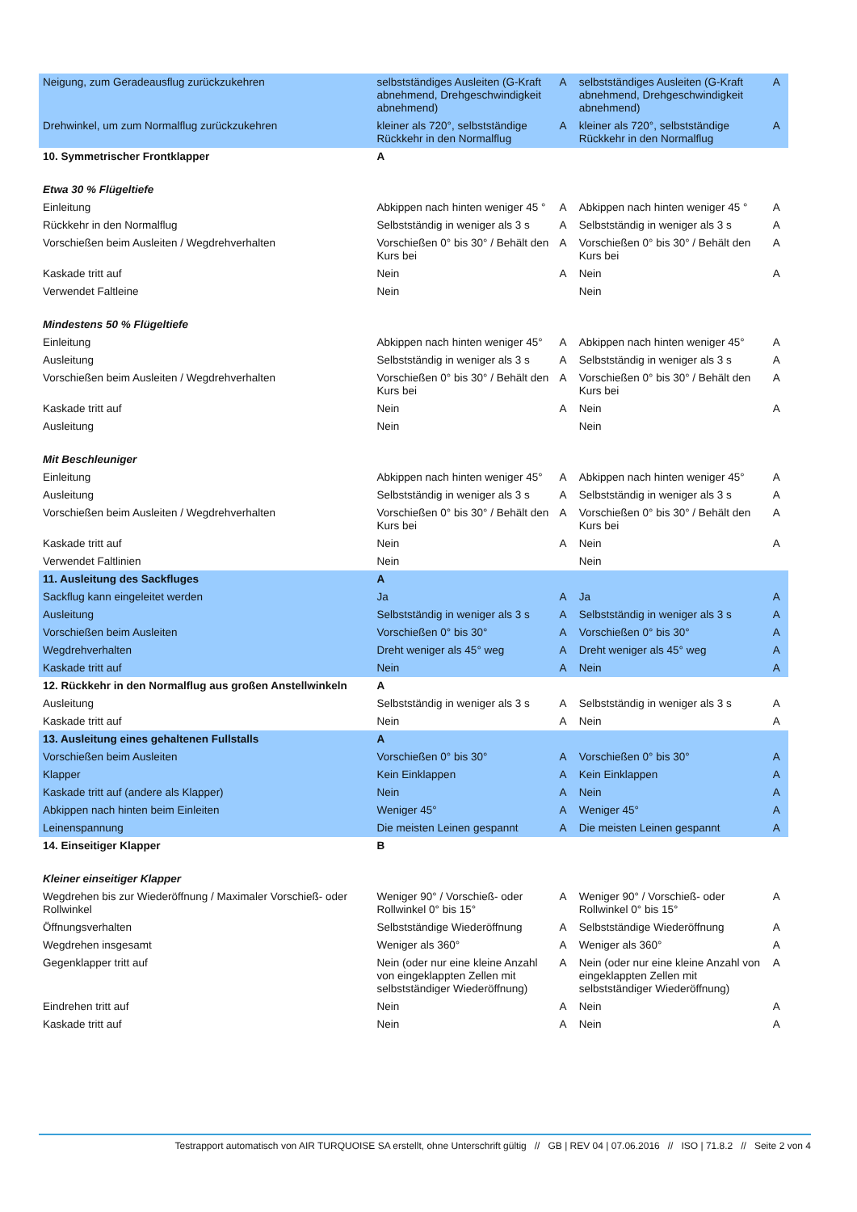| Neigung, zum Geradeausflug zurückzukehren | selbstständiges Ausleiten (G-Kraft abnehmend, Drehgeschwindigkeit abnehmend) | A | selbstständiges Ausleiten (G-Kraft abnehmend, Drehgeschwindigkeit abnehmend) | A |
| Drehwinkel, um zum Normalflug zurückzukehren | kleiner als 720°, selbstständige Rückkehr in den Normalflug | A | kleiner als 720°, selbstständige Rückkehr in den Normalflug | A |
| 10. Symmetrischer Frontklapper | A | | | |
| Etwa 30 % Flügeltiefe | | | | |
| Einleitung | Abkippen nach hinten weniger 45 ° | A | Abkippen nach hinten weniger 45 ° | A |
| Rückkehr in den Normalflug | Selbstständig in weniger als 3 s | A | Selbstständig in weniger als 3 s | A |
| Vorschießen beim Ausleiten / Wegdrehverhalten | Vorschießen 0° bis 30° / Behält den Kurs bei | A | Vorschießen 0° bis 30° / Behält den Kurs bei | A |
| Kaskade tritt auf | Nein | A | Nein | A |
| Verwendet Faltleine | Nein | | Nein | |
| Mindestens 50 % Flügeltiefe | | | | |
| Einleitung | Abkippen nach hinten weniger 45° | A | Abkippen nach hinten weniger 45° | A |
| Ausleitung | Selbstständig in weniger als 3 s | A | Selbstständig in weniger als 3 s | A |
| Vorschießen beim Ausleiten / Wegdrehverhalten | Vorschießen 0° bis 30° / Behält den Kurs bei | A | Vorschießen 0° bis 30° / Behält den Kurs bei | A |
| Kaskade tritt auf | Nein | A | Nein | A |
| Ausleitung | Nein | | Nein | |
| Mit Beschleuniger | | | | |
| Einleitung | Abkippen nach hinten weniger 45° | A | Abkippen nach hinten weniger 45° | A |
| Ausleitung | Selbstständig in weniger als 3 s | A | Selbstständig in weniger als 3 s | A |
| Vorschießen beim Ausleiten / Wegdrehverhalten | Vorschießen 0° bis 30° / Behält den Kurs bei | A | Vorschießen 0° bis 30° / Behält den Kurs bei | A |
| Kaskade tritt auf | Nein | A | Nein | A |
| Verwendet Faltlinien | Nein | | Nein | |
| 11. Ausleitung des Sackfluges | A | | | |
| Sackflug kann eingeleitet werden | Ja | A | Ja | A |
| Ausleitung | Selbstständig in weniger als 3 s | A | Selbstständig in weniger als 3 s | A |
| Vorschießen beim Ausleiten | Vorschießen 0° bis 30° | A | Vorschießen 0° bis 30° | A |
| Wegdrehverhalten | Dreht weniger als 45° weg | A | Dreht weniger als 45° weg | A |
| Kaskade tritt auf | Nein | A | Nein | A |
| 12. Rückkehr in den Normalflug aus großen Anstellwinkeln | A | | | |
| Ausleitung | Selbstständig in weniger als 3 s | A | Selbstständig in weniger als 3 s | A |
| Kaskade tritt auf | Nein | A | Nein | A |
| 13. Ausleitung eines gehaltenen Fullstalls | A | | | |
| Vorschießen beim Ausleiten | Vorschießen 0° bis 30° | A | Vorschießen 0° bis 30° | A |
| Klapper | Kein Einklappen | A | Kein Einklappen | A |
| Kaskade tritt auf (andere als Klapper) | Nein | A | Nein | A |
| Abkippen nach hinten beim Einleiten | Weniger 45° | A | Weniger 45° | A |
| Leinenspannung | Die meisten Leinen gespannt | A | Die meisten Leinen gespannt | A |
| 14. Einseitiger Klapper | B | | | |
| Kleiner einseitiger Klapper | | | | |
| Wegdrehen bis zur Wiederöffnung / Maximaler Vorschieß- oder Rollwinkel | Weniger 90° / Vorschieß- oder Rollwinkel 0° bis 15° | A | Weniger 90° / Vorschieß- oder Rollwinkel 0° bis 15° | A |
| Öffnungsverhalten | Selbstständige Wiederöffnung | A | Selbstständige Wiederöffnung | A |
| Wegdrehen insgesamt | Weniger als 360° | A | Weniger als 360° | A |
| Gegenklapper tritt auf | Nein (oder nur eine kleine Anzahl von eingeklappten Zellen mit selbstständiger Wiederöffnung) | A | Nein (oder nur eine kleine Anzahl von eingeklappten Zellen mit selbstständiger Wiederöffnung) | A |
| Eindrehen tritt auf | Nein | A | Nein | A |
| Kaskade tritt auf | Nein | A | Nein | A |
Testrapport automatisch von AIR TURQUOISE SA erstellt, ohne Unterschrift gültig // GB | REV 04 | 07.06.2016 // ISO | 71.8.2 // Seite 2 von 4